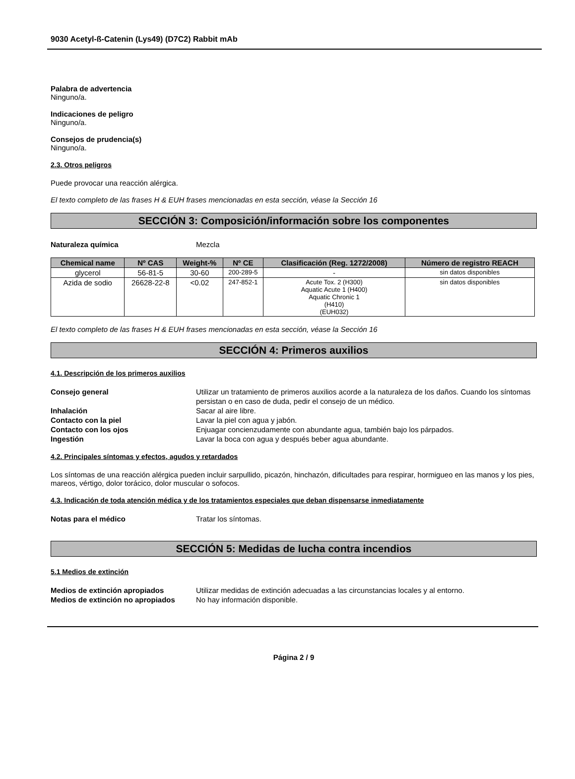9030 Acetyl-ß-Catenin (Lys49) (D7C2) Rabbit mAb
Palabra de advertencia
Ninguno/a.
Indicaciones de peligro
Ninguno/a.
Consejos de prudencia(s)
Ninguno/a.
2.3. Otros peligros
Puede provocar una reacción alérgica.
El texto completo de las frases H & EUH frases mencionadas en esta sección, véase la Sección 16
SECCIÓN 3: Composición/información sobre los componentes
Naturaleza química Mezcla
| Chemical name | Nº CAS | Weight-% | Nº CE | Clasificación (Reg. 1272/2008) | Número de registro REACH |
| --- | --- | --- | --- | --- | --- |
| glycerol | 56-81-5 | 30-60 | 200-289-5 | - | sin datos disponibles |
| Azida de sodio | 26628-22-8 | <0.02 | 247-852-1 | Acute Tox. 2 (H300) Aquatic Acute 1 (H400) Aquatic Chronic 1 (H410) (EUH032) | sin datos disponibles |
El texto completo de las frases H & EUH frases mencionadas en esta sección, véase la Sección 16
SECCIÓN 4: Primeros auxilios
4.1. Descripción de los primeros auxilios
Consejo general Utilizar un tratamiento de primeros auxilios acorde a la naturaleza de los daños. Cuando los síntomas persistan o en caso de duda, pedir el consejo de un médico.
Inhalación Sacar al aire libre.
Contacto con la piel Lavar la piel con agua y jabón.
Contacto con los ojos Enjuagar concienzudamente con abundante agua, también bajo los párpados.
Ingestión Lavar la boca con agua y después beber agua abundante.
4.2. Principales síntomas y efectos, agudos y retardados
Los síntomas de una reacción alérgica pueden incluir sarpullido, picazón, hinchazón, dificultades para respirar, hormigueo en las manos y los pies, mareos, vértigo, dolor torácico, dolor muscular o sofocos.
4.3. Indicación de toda atención médica y de los tratamientos especiales que deban dispensarse inmediatamente
Notas para el médico Tratar los síntomas.
SECCIÓN 5: Medidas de lucha contra incendios
5.1 Medios de extinción
Medios de extinción apropiados Utilizar medidas de extinción adecuadas a las circunstancias locales y al entorno.
Medios de extinción no apropiados No hay información disponible.
Página 2 / 9